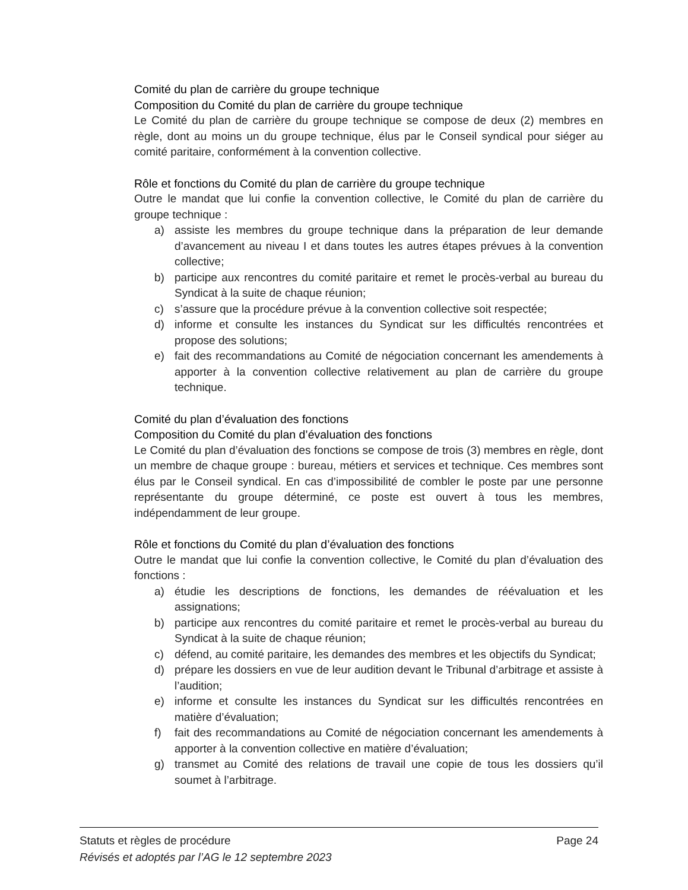Comité du plan de carrière du groupe technique
Composition du Comité du plan de carrière du groupe technique
Le Comité du plan de carrière du groupe technique se compose de deux (2) membres en règle, dont au moins un du groupe technique, élus par le Conseil syndical pour siéger au comité paritaire, conformément à la convention collective.
Rôle et fonctions du Comité du plan de carrière du groupe technique
Outre le mandat que lui confie la convention collective, le Comité du plan de carrière du groupe technique :
a) assiste les membres du groupe technique dans la préparation de leur demande d’avancement au niveau I et dans toutes les autres étapes prévues à la convention collective;
b) participe aux rencontres du comité paritaire et remet le procès-verbal au bureau du Syndicat à la suite de chaque réunion;
c) s’assure que la procédure prévue à la convention collective soit respectée;
d) informe et consulte les instances du Syndicat sur les difficultés rencontrées et propose des solutions;
e) fait des recommandations au Comité de négociation concernant les amendements à apporter à la convention collective relativement au plan de carrière du groupe technique.
Comité du plan d’évaluation des fonctions
Composition du Comité du plan d’évaluation des fonctions
Le Comité du plan d’évaluation des fonctions se compose de trois (3) membres en règle, dont un membre de chaque groupe : bureau, métiers et services et technique. Ces membres sont élus par le Conseil syndical. En cas d’impossibilité de combler le poste par une personne représentante du groupe déterminé, ce poste est ouvert à tous les membres, indépendamment de leur groupe.
Rôle et fonctions du Comité du plan d’évaluation des fonctions
Outre le mandat que lui confie la convention collective, le Comité du plan d’évaluation des fonctions :
a) étudie les descriptions de fonctions, les demandes de réévaluation et les assignations;
b) participe aux rencontres du comité paritaire et remet le procès-verbal au bureau du Syndicat à la suite de chaque réunion;
c) défend, au comité paritaire, les demandes des membres et les objectifs du Syndicat;
d) prépare les dossiers en vue de leur audition devant le Tribunal d’arbitrage et assiste à l’audition;
e) informe et consulte les instances du Syndicat sur les difficultés rencontrées en matière d’évaluation;
f) fait des recommandations au Comité de négociation concernant les amendements à apporter à la convention collective en matière d’évaluation;
g) transmet au Comité des relations de travail une copie de tous les dossiers qu’il soumet à l’arbitrage.
Statuts et règles de procédure Page 24
Révisés et adoptés par l’AG le 12 septembre 2023